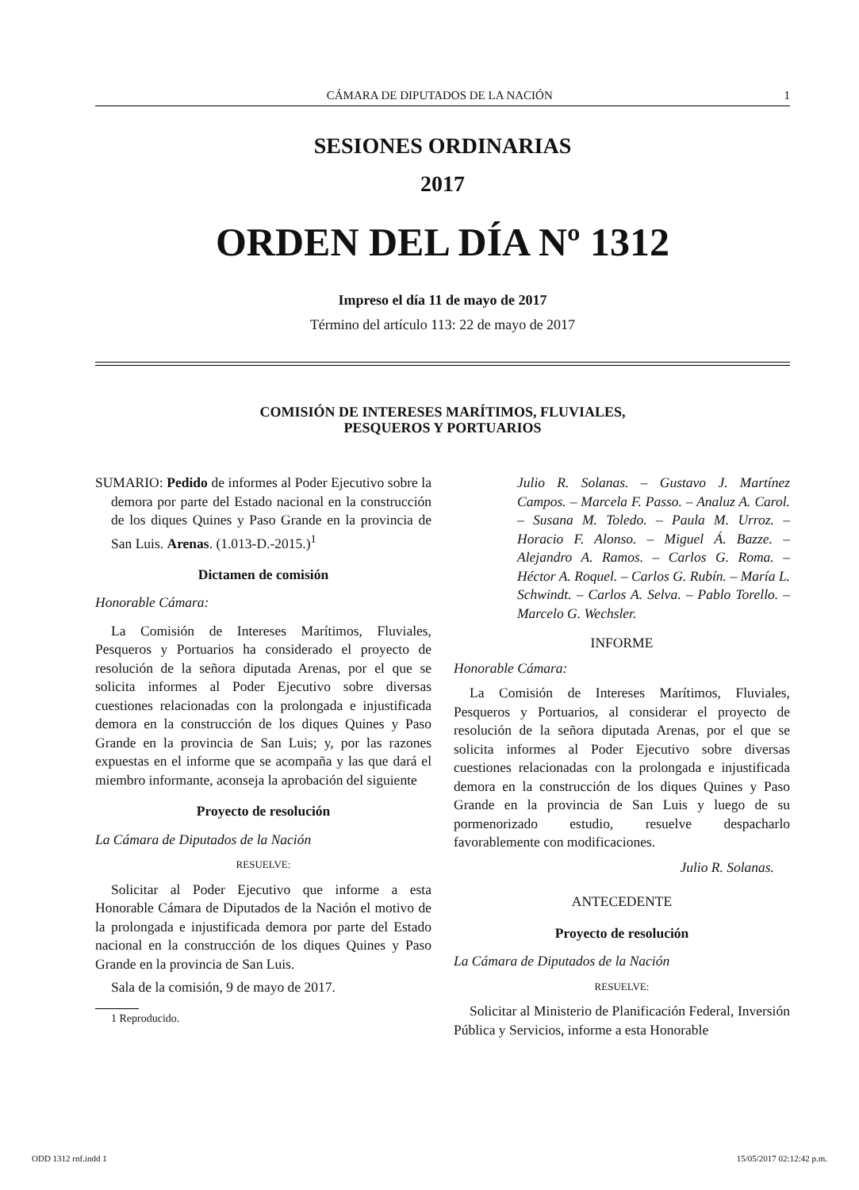CÁMARA DE DIPUTADOS DE LA NACIÓN 1
SESIONES ORDINARIAS
2017
ORDEN DEL DÍA Nº 1312
Impreso el día 11 de mayo de 2017
Término del artículo 113: 22 de mayo de 2017
COMISIÓN DE INTERESES MARÍTIMOS, FLUVIALES,
PESQUEROS Y PORTUARIOS
SUMARIO: Pedido de informes al Poder Ejecutivo sobre la demora por parte del Estado nacional en la construcción de los diques Quines y Paso Grande en la provincia de San Luis. Arenas. (1.013-D.-2015.)<sup>1</sup>
Dictamen de comisión
Honorable Cámara:
La Comisión de Intereses Marítimos, Fluviales, Pesqueros y Portuarios ha considerado el proyecto de resolución de la señora diputada Arenas, por el que se solicita informes al Poder Ejecutivo sobre diversas cuestiones relacionadas con la prolongada e injustificada demora en la construcción de los diques Quines y Paso Grande en la provincia de San Luis; y, por las razones expuestas en el informe que se acompaña y las que dará el miembro informante, aconseja la aprobación del siguiente
Proyecto de resolución
La Cámara de Diputados de la Nación
RESUELVE:
Solicitar al Poder Ejecutivo que informe a esta Honorable Cámara de Diputados de la Nación el motivo de la prolongada e injustificada demora por parte del Estado nacional en la construcción de los diques Quines y Paso Grande en la provincia de San Luis.
Sala de la comisión, 9 de mayo de 2017.
1 Reproducido.
Julio R. Solanas. – Gustavo J. Martínez Campos. – Marcela F. Passo. – Analuz A. Carol. – Susana M. Toledo. – Paula M. Urroz. – Horacio F. Alonso. – Miguel Á. Bazze. – Alejandro A. Ramos. – Carlos G. Roma. – Héctor A. Roquel. – Carlos G. Rubín. – María L. Schwindt. – Carlos A. Selva. – Pablo Torello. – Marcelo G. Wechsler.
INFORME
Honorable Cámara:
La Comisión de Intereses Marítimos, Fluviales, Pesqueros y Portuarios, al considerar el proyecto de resolución de la señora diputada Arenas, por el que se solicita informes al Poder Ejecutivo sobre diversas cuestiones relacionadas con la prolongada e injustificada demora en la construcción de los diques Quines y Paso Grande en la provincia de San Luis y luego de su pormenorizado estudio, resuelve despacharlo favorablemente con modificaciones.
Julio R. Solanas.
ANTECEDENTE
Proyecto de resolución
La Cámara de Diputados de la Nación
RESUELVE:
Solicitar al Ministerio de Planificación Federal, Inversión Pública y Servicios, informe a esta Honorable
ODD 1312 rnf.indd 1 15/05/2017 02:12:42 p.m.